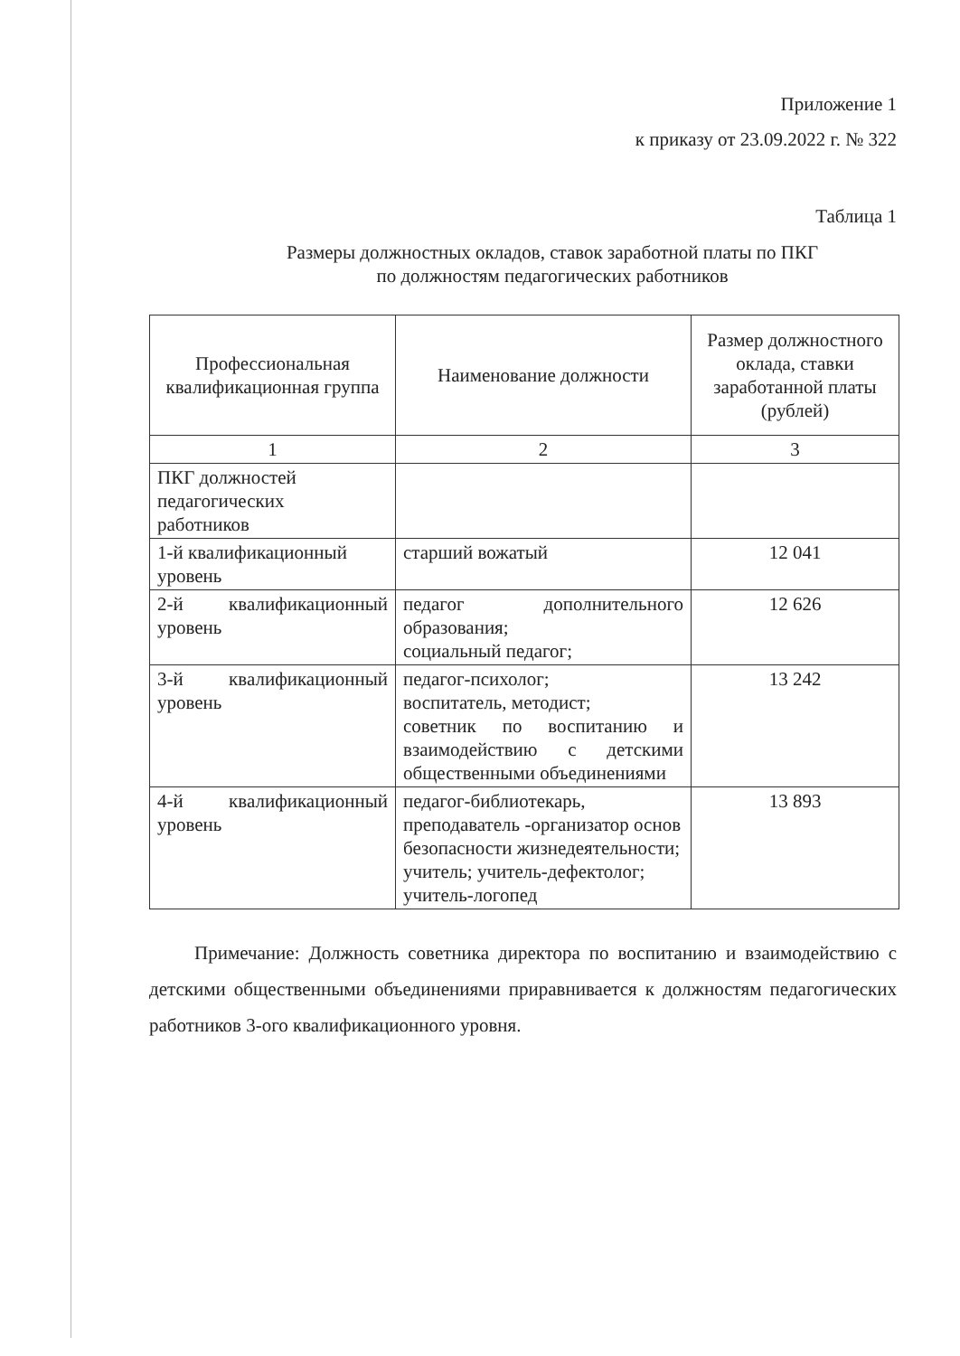Приложение 1
к приказу от 23.09.2022 г. № 322
Таблица 1
Размеры должностных окладов, ставок заработной платы по ПКГ
по должностям педагогических работников
| Профессиональная квалификационная группа | Наименование должности | Размер должностного оклада, ставки заработанной платы (рублей) |
| --- | --- | --- |
| 1 | 2 | 3 |
| ПКГ должностей педагогических работников | | |
| 1-й квалификационный уровень | старший вожатый | 12 041 |
| 2-й квалификационный уровень | педагог дополнительного образования; социальный педагог; | 12 626 |
| 3-й квалификационный уровень | педагог-психолог; воспитатель, методист; советник по воспитанию и взаимодействию с детскими общественными объединениями | 13 242 |
| 4-й квалификационный уровень | педагог-библиотекарь, преподаватель -организатор основ безопасности жизнедеятельности; учитель; учитель-дефектолог; учитель-логопед | 13 893 |
Примечание: Должность советника директора по воспитанию и взаимодействию с детскими общественными объединениями приравнивается к должностям педагогических работников 3-ого квалификационного уровня.